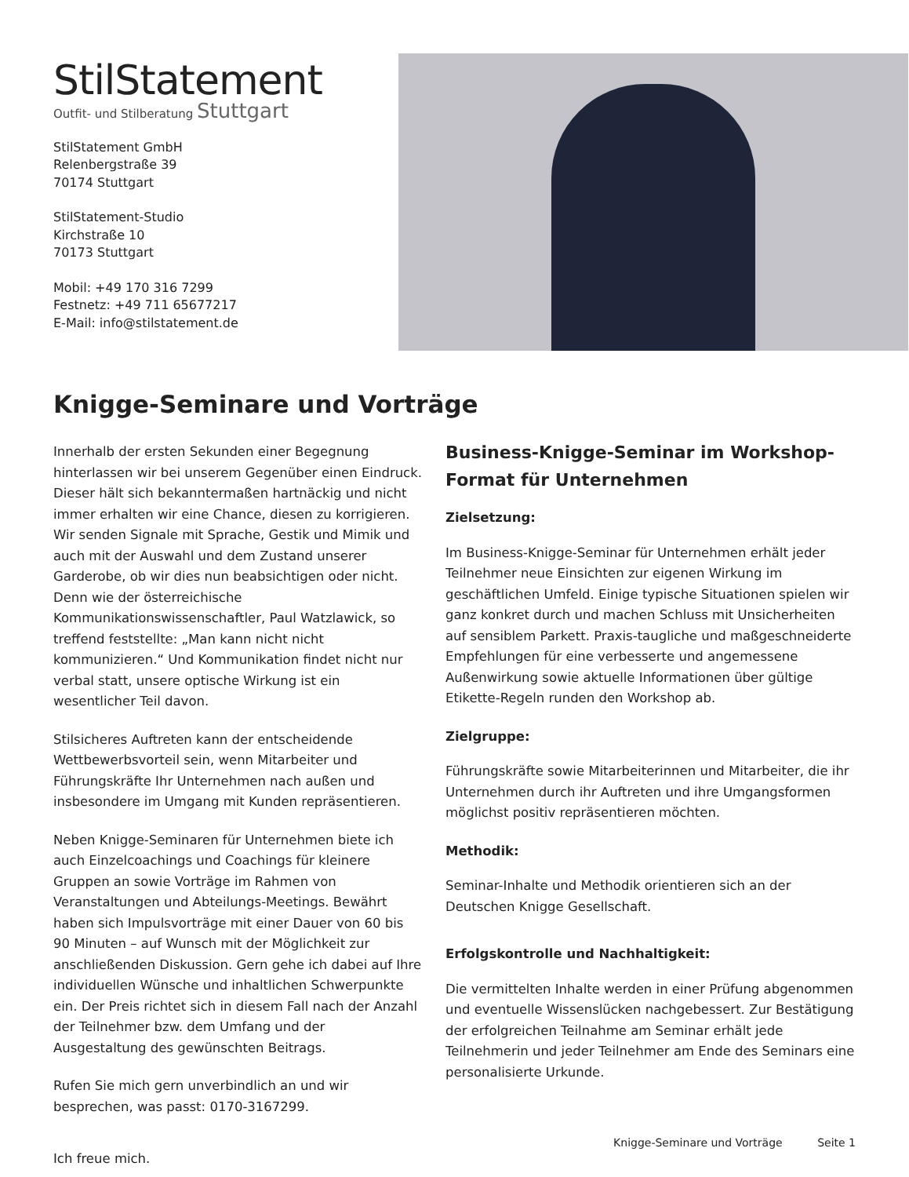StilStatement
Outfit- und Stilberatung Stuttgart
StilStatement GmbH
Relenbergstraße 39
70174 Stuttgart
StilStatement-Studio
Kirchstraße 10
70173 Stuttgart
Mobil: +49 170 316 7299
Festnetz: +49 711 65677217
E-Mail: info@stilstatement.de
Knigge-Seminare und Vorträge
Innerhalb der ersten Sekunden einer Begegnung hinterlassen wir bei unserem Gegenüber einen Eindruck. Dieser hält sich bekanntermaßen hartnäckig und nicht immer erhalten wir eine Chance, diesen zu korrigieren. Wir senden Signale mit Sprache, Gestik und Mimik und auch mit der Auswahl und dem Zustand unserer Garderobe, ob wir dies nun beabsichtigen oder nicht. Denn wie der österreichische Kommunikationswissenschaftler, Paul Watzlawick, so treffend feststellte: „Man kann nicht nicht kommunizieren.“ Und Kommunikation findet nicht nur verbal statt, unsere optische Wirkung ist ein wesentlicher Teil davon.
Stilsicheres Auftreten kann der entscheidende Wettbewerbsvorteil sein, wenn Mitarbeiter und Führungskräfte Ihr Unternehmen nach außen und insbesondere im Umgang mit Kunden repräsentieren.
Neben Knigge-Seminaren für Unternehmen biete ich auch Einzelcoachings und Coachings für kleinere Gruppen an sowie Vorträge im Rahmen von Veranstaltungen und Abteilungs-Meetings. Bewährt haben sich Impulsvorträge mit einer Dauer von 60 bis 90 Minuten – auf Wunsch mit der Möglichkeit zur anschließenden Diskussion. Gern gehe ich dabei auf Ihre individuellen Wünsche und inhaltlichen Schwerpunkte ein. Der Preis richtet sich in diesem Fall nach der Anzahl der Teilnehmer bzw. dem Umfang und der Ausgestaltung des gewünschten Beitrags.
Rufen Sie mich gern unverbindlich an und wir besprechen, was passt: 0170-3167299.
Ich freue mich.
Business-Knigge-Seminar im Workshop-Format für Unternehmen
Zielsetzung:
Im Business-Knigge-Seminar für Unternehmen erhält jeder Teilnehmer neue Einsichten zur eigenen Wirkung im geschäftlichen Umfeld. Einige typische Situationen spielen wir ganz konkret durch und machen Schluss mit Unsicherheiten auf sensiblem Parkett. Praxis-taugliche und maßgeschneiderte Empfehlungen für eine verbesserte und angemessene Außenwirkung sowie aktuelle Informationen über gültige Etikette-Regeln runden den Workshop ab.
Zielgruppe:
Führungskräfte sowie Mitarbeiterinnen und Mitarbeiter, die ihr Unternehmen durch ihr Auftreten und ihre Umgangsformen möglichst positiv repräsentieren möchten.
Methodik:
Seminar-Inhalte und Methodik orientieren sich an der Deutschen Knigge Gesellschaft.
Erfolgskontrolle und Nachhaltigkeit:
Die vermittelten Inhalte werden in einer Prüfung abgenommen und eventuelle Wissenslücken nachgebessert. Zur Bestätigung der erfolgreichen Teilnahme am Seminar erhält jede Teilnehmerin und jeder Teilnehmer am Ende des Seminars eine personalisierte Urkunde.
Knigge-Seminare und Vorträge Seite 1